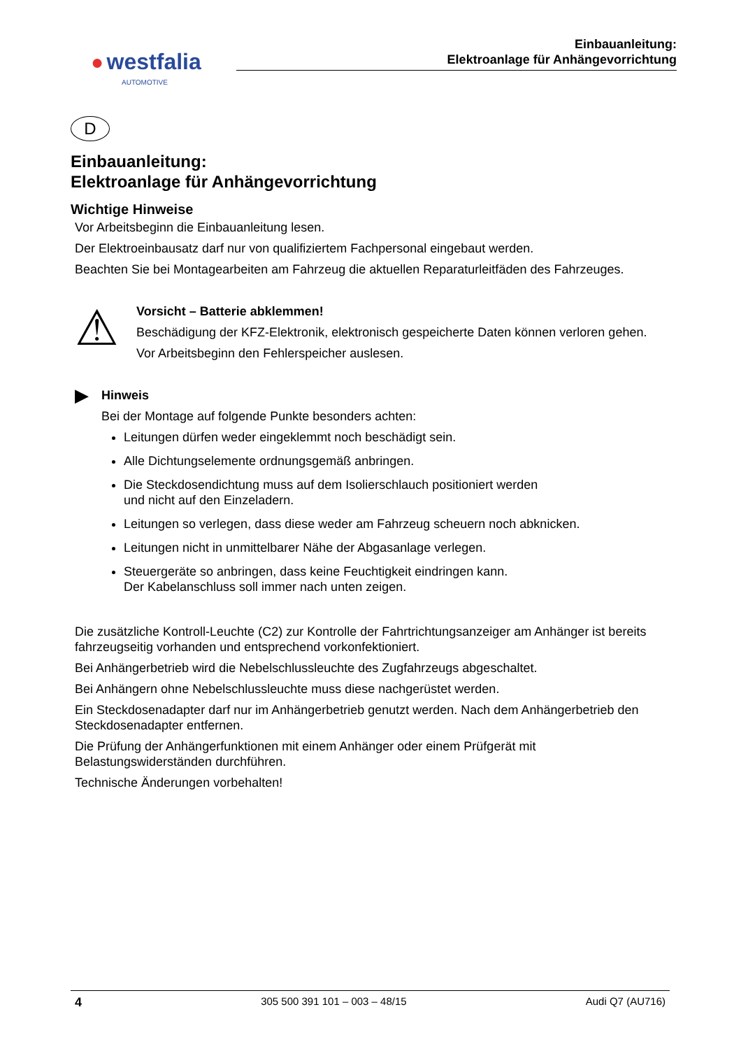● westfalia
AUTOMOTIVE
Einbauanleitung:
Elektroanlage für Anhängevorrichtung
D
Einbauanleitung:
Elektroanlage für Anhängevorrichtung
Wichtige Hinweise
Vor Arbeitsbeginn die Einbauanleitung lesen.
Der Elektroeinbausatz darf nur von qualifiziertem Fachpersonal eingebaut werden.
Beachten Sie bei Montagearbeiten am Fahrzeug die aktuellen Reparaturleitfäden des Fahrzeuges.
⚠
Vorsicht – Batterie abklemmen!
Beschädigung der KFZ-Elektronik, elektronisch gespeicherte Daten können verloren gehen.
Vor Arbeitsbeginn den Fehlerspeicher auslesen.
▶
Hinweis
Bei der Montage auf folgende Punkte besonders achten:
Leitungen dürfen weder eingeklemmt noch beschädigt sein.
Alle Dichtungselemente ordnungsgemäß anbringen.
Die Steckdosendichtung muss auf dem Isolierschlauch positioniert werden
und nicht auf den Einzeladern.
Leitungen so verlegen, dass diese weder am Fahrzeug scheuern noch abknicken.
Leitungen nicht in unmittelbarer Nähe der Abgasanlage verlegen.
Steuergeräte so anbringen, dass keine Feuchtigkeit eindringen kann.
Der Kabelanschluss soll immer nach unten zeigen.
Die zusätzliche Kontroll-Leuchte (C2) zur Kontrolle der Fahrtrichtungsanzeiger am Anhänger ist bereits fahrzeugseitig vorhanden und entsprechend vorkonfektioniert.
Bei Anhängerbetrieb wird die Nebelschlussleuchte des Zugfahrzeugs abgeschaltet.
Bei Anhängern ohne Nebelschlussleuchte muss diese nachgerüstet werden.
Ein Steckdosenadapter darf nur im Anhängerbetrieb genutzt werden. Nach dem Anhängerbetrieb den Steckdosenadapter entfernen.
Die Prüfung der Anhängerfunktionen mit einem Anhänger oder einem Prüfgerät mit Belastungswiderständen durchführen.
Technische Änderungen vorbehalten!
4 305 500 391 101 – 003 – 48/15 Audi Q7 (AU716)